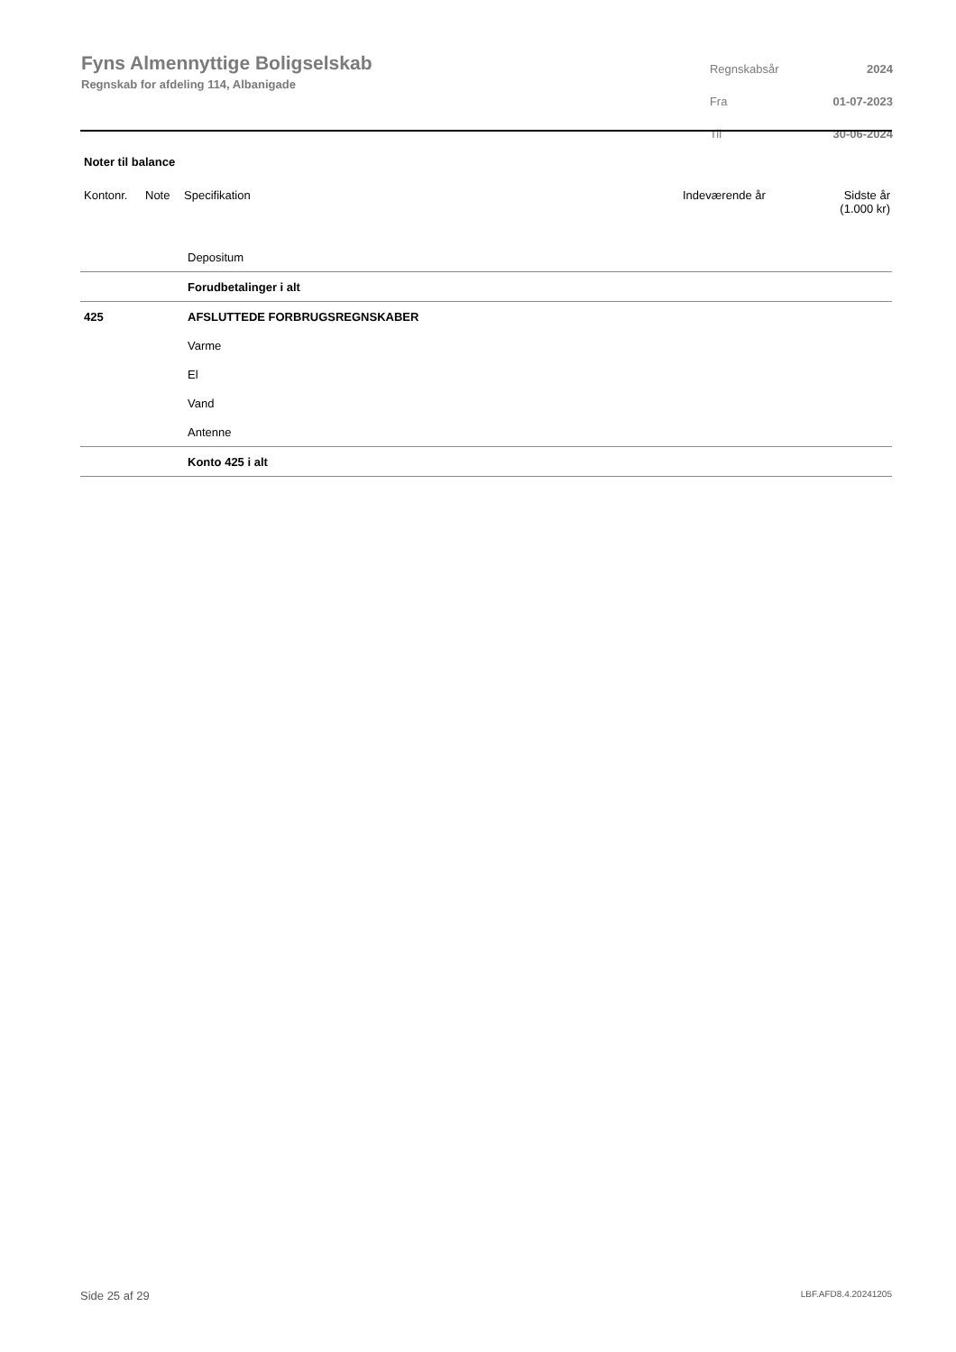Fyns Almennyttige Boligselskab
Regnskab for afdeling 114, Albanigade
| Regnskabsår | 2024 |
| Fra | 01-07-2023 |
| Til | 30-06-2024 |
Noter til balance
Kontonr. Note Specifikation Indeværende år Sidste år
(1.000 kr)
| | Depositum |
| | Forudbetalinger i alt |
| 425 | AFSLUTTEDE FORBRUGSREGNSKABER |
| | Varme |
| | El |
| | Vand |
| | Antenne |
| | Konto 425 i alt |
Side 25 af 29 LBF.AFD8.4.20241205